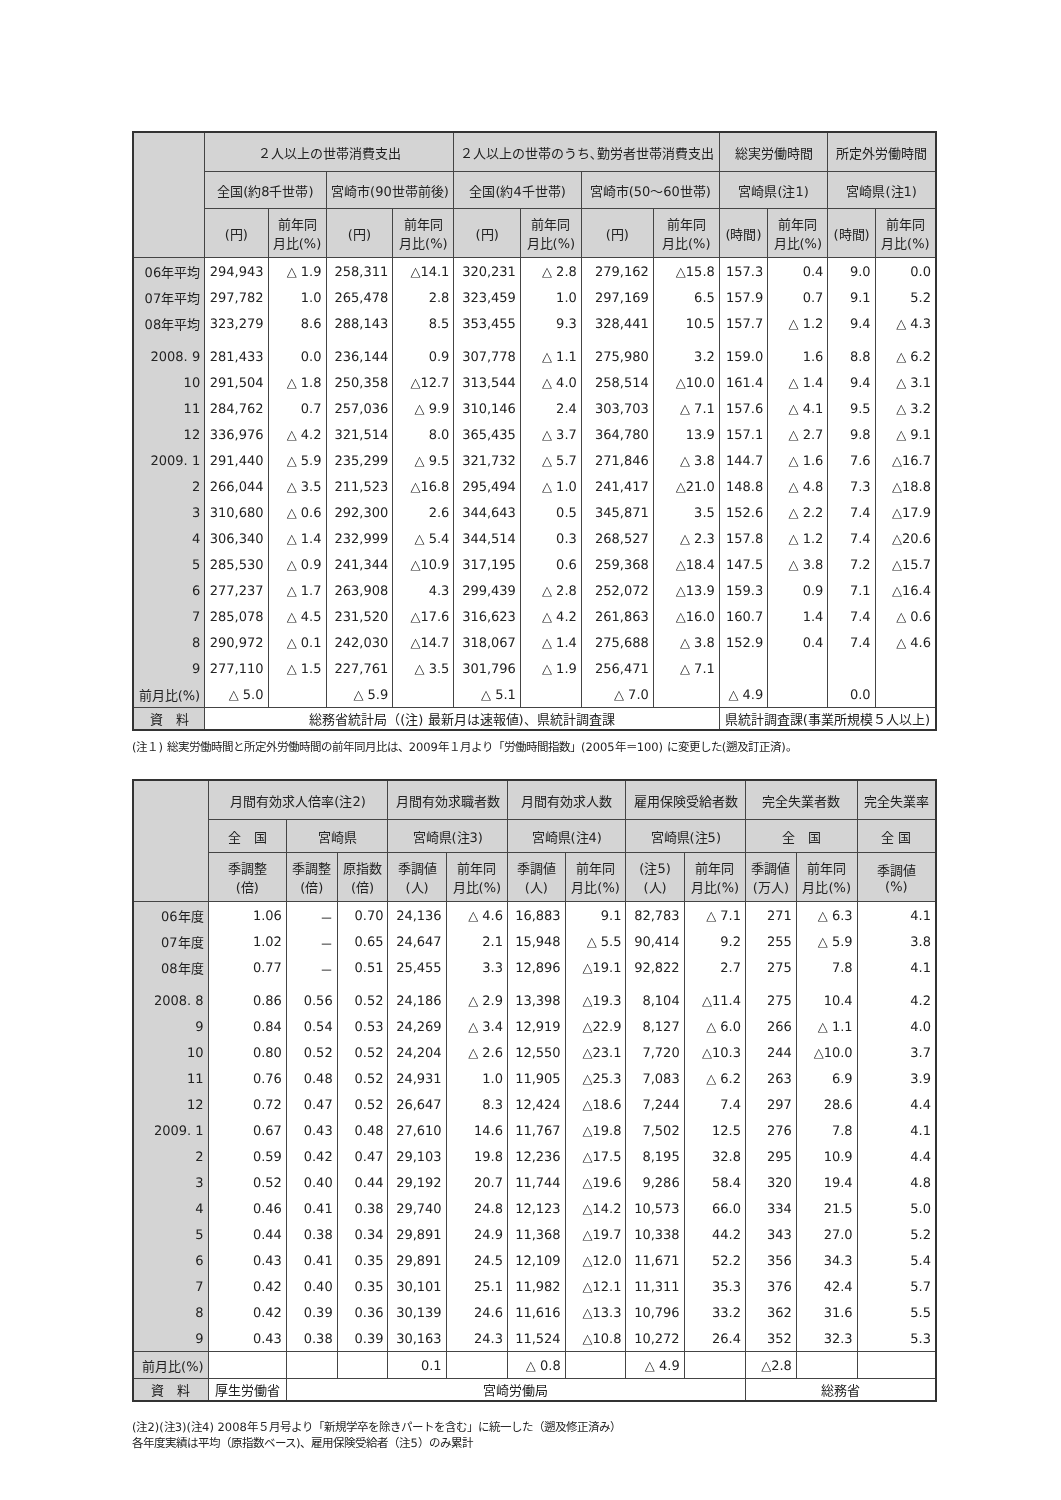| | ２人以上の世帯消費支出 | | | | ２人以上の世帯のうち､勤労者世帯消費支出 | | | | 総実労働時間 | | 所定外労働時間 | |
| --- | --- | --- | --- | --- | --- | --- | --- | --- | --- | --- | --- | --- |
| | 全国(約8千世帯) | | 宮崎市(90世帯前後) | | 全国(約4千世帯) | | 宮崎市(50～60世帯) | | 宮崎県(注1) | | 宮崎県(注1) | |
| | (円) | 前年同 月比(%) | (円) | 前年同 月比(%) | (円) | 前年同 月比(%) | (円) | 前年同 月比(%) | (時間) | 前年同 月比(%) | (時間) | 前年同 月比(%) |
| 06年平均 | 294,943 | △ 1.9 | 258,311 | △14.1 | 320,231 | △ 2.8 | 279,162 | △15.8 | 157.3 | 0.4 | 9.0 | 0.0 |
| 07年平均 | 297,782 | 1.0 | 265,478 | 2.8 | 323,459 | 1.0 | 297,169 | 6.5 | 157.9 | 0.7 | 9.1 | 5.2 |
| 08年平均 | 323,279 | 8.6 | 288,143 | 8.5 | 353,455 | 9.3 | 328,441 | 10.5 | 157.7 | △ 1.2 | 9.4 | △ 4.3 |
| 2008. 9 | 281,433 | 0.0 | 236,144 | 0.9 | 307,778 | △ 1.1 | 275,980 | 3.2 | 159.0 | 1.6 | 8.8 | △ 6.2 |
| 10 | 291,504 | △ 1.8 | 250,358 | △12.7 | 313,544 | △ 4.0 | 258,514 | △10.0 | 161.4 | △ 1.4 | 9.4 | △ 3.1 |
| 11 | 284,762 | 0.7 | 257,036 | △ 9.9 | 310,146 | 2.4 | 303,703 | △ 7.1 | 157.6 | △ 4.1 | 9.5 | △ 3.2 |
| 12 | 336,976 | △ 4.2 | 321,514 | 8.0 | 365,435 | △ 3.7 | 364,780 | 13.9 | 157.1 | △ 2.7 | 9.8 | △ 9.1 |
| 2009. 1 | 291,440 | △ 5.9 | 235,299 | △ 9.5 | 321,732 | △ 5.7 | 271,846 | △ 3.8 | 144.7 | △ 1.6 | 7.6 | △16.7 |
| 2 | 266,044 | △ 3.5 | 211,523 | △16.8 | 295,494 | △ 1.0 | 241,417 | △21.0 | 148.8 | △ 4.8 | 7.3 | △18.8 |
| 3 | 310,680 | △ 0.6 | 292,300 | 2.6 | 344,643 | 0.5 | 345,871 | 3.5 | 152.6 | △ 2.2 | 7.4 | △17.9 |
| 4 | 306,340 | △ 1.4 | 232,999 | △ 5.4 | 344,514 | 0.3 | 268,527 | △ 2.3 | 157.8 | △ 1.2 | 7.4 | △20.6 |
| 5 | 285,530 | △ 0.9 | 241,344 | △10.9 | 317,195 | 0.6 | 259,368 | △18.4 | 147.5 | △ 3.8 | 7.2 | △15.7 |
| 6 | 277,237 | △ 1.7 | 263,908 | 4.3 | 299,439 | △ 2.8 | 252,072 | △13.9 | 159.3 | 0.9 | 7.1 | △16.4 |
| 7 | 285,078 | △ 4.5 | 231,520 | △17.6 | 316,623 | △ 4.2 | 261,863 | △16.0 | 160.7 | 1.4 | 7.4 | △ 0.6 |
| 8 | 290,972 | △ 0.1 | 242,030 | △14.7 | 318,067 | △ 1.4 | 275,688 | △ 3.8 | 152.9 | 0.4 | 7.4 | △ 4.6 |
| 9 | 277,110 | △ 1.5 | 227,761 | △ 3.5 | 301,796 | △ 1.9 | 256,471 | △ 7.1 | | | | |
| 前月比(%) | △ 5.0 | | △ 5.9 | | △ 5.1 | | △ 7.0 | | △ 4.9 | | 0.0 | |
| 資 料 | 総務省統計局（(注) 最新月は速報値)、県統計調査課 | | | | | | | | 県統計調査課(事業所規模５人以上) | | | |
(注１) 総実労働時間と所定外労働時間の前年同月比は、2009年１月より「労働時間指数」(2005年＝100) に変更した(遡及訂正済)。
| | 月間有効求人倍率(注2) | | | 月間有効求職者数 | | 月間有効求人数 | | 雇用保険受給者数 | | 完全失業者数 | | 完全失業率 |
| --- | --- | --- | --- | --- | --- | --- | --- | --- | --- | --- | --- | --- |
| | 全 国 | 宮崎県 | | 宮崎県(注3) | | 宮崎県(注4) | | 宮崎県(注5) | | 全 国 | | 全 国 |
| | 季調整 (倍) | 季調整 (倍) | 原指数 (倍) | 季調値 (人) | 前年同 月比(%) | 季調値 (人) | 前年同 月比(%) | (注5) (人) | 前年同 月比(%) | 季調値 (万人) | 前年同 月比(%) | 季調値 (%) |
| 06年度 | 1.06 | － | 0.70 | 24,136 | △ 4.6 | 16,883 | 9.1 | 82,783 | △ 7.1 | 271 | △ 6.3 | 4.1 |
| 07年度 | 1.02 | － | 0.65 | 24,647 | 2.1 | 15,948 | △ 5.5 | 90,414 | 9.2 | 255 | △ 5.9 | 3.8 |
| 08年度 | 0.77 | － | 0.51 | 25,455 | 3.3 | 12,896 | △19.1 | 92,822 | 2.7 | 275 | 7.8 | 4.1 |
| 2008. 8 | 0.86 | 0.56 | 0.52 | 24,186 | △ 2.9 | 13,398 | △19.3 | 8,104 | △11.4 | 275 | 10.4 | 4.2 |
| 9 | 0.84 | 0.54 | 0.53 | 24,269 | △ 3.4 | 12,919 | △22.9 | 8,127 | △ 6.0 | 266 | △ 1.1 | 4.0 |
| 10 | 0.80 | 0.52 | 0.52 | 24,204 | △ 2.6 | 12,550 | △23.1 | 7,720 | △10.3 | 244 | △10.0 | 3.7 |
| 11 | 0.76 | 0.48 | 0.52 | 24,931 | 1.0 | 11,905 | △25.3 | 7,083 | △ 6.2 | 263 | 6.9 | 3.9 |
| 12 | 0.72 | 0.47 | 0.52 | 26,647 | 8.3 | 12,424 | △18.6 | 7,244 | 7.4 | 297 | 28.6 | 4.4 |
| 2009. 1 | 0.67 | 0.43 | 0.48 | 27,610 | 14.6 | 11,767 | △19.8 | 7,502 | 12.5 | 276 | 7.8 | 4.1 |
| 2 | 0.59 | 0.42 | 0.47 | 29,103 | 19.8 | 12,236 | △17.5 | 8,195 | 32.8 | 295 | 10.9 | 4.4 |
| 3 | 0.52 | 0.40 | 0.44 | 29,192 | 20.7 | 11,744 | △19.6 | 9,286 | 58.4 | 320 | 19.4 | 4.8 |
| 4 | 0.46 | 0.41 | 0.38 | 29,740 | 24.8 | 12,123 | △14.2 | 10,573 | 66.0 | 334 | 21.5 | 5.0 |
| 5 | 0.44 | 0.38 | 0.34 | 29,891 | 24.9 | 11,368 | △19.7 | 10,338 | 44.2 | 343 | 27.0 | 5.2 |
| 6 | 0.43 | 0.41 | 0.35 | 29,891 | 24.5 | 12,109 | △12.0 | 11,671 | 52.2 | 356 | 34.3 | 5.4 |
| 7 | 0.42 | 0.40 | 0.35 | 30,101 | 25.1 | 11,982 | △12.1 | 11,311 | 35.3 | 376 | 42.4 | 5.7 |
| 8 | 0.42 | 0.39 | 0.36 | 30,139 | 24.6 | 11,616 | △13.3 | 10,796 | 33.2 | 362 | 31.6 | 5.5 |
| 9 | 0.43 | 0.38 | 0.39 | 30,163 | 24.3 | 11,524 | △10.8 | 10,272 | 26.4 | 352 | 32.3 | 5.3 |
| 前月比(%) | | | | 0.1 | | △ 0.8 | | △ 4.9 | | △2.8 | | |
| 資 料 | 厚生労働省 | 宮崎労働局 | | | | | | | | 総務省 | | |
(注2)(注3)(注4) 2008年５月号より「新規学卒を除きパートを含む」に統一した（遡及修正済み）
各年度実績は平均（原指数ベース)、雇用保険受給者（注5）のみ累計